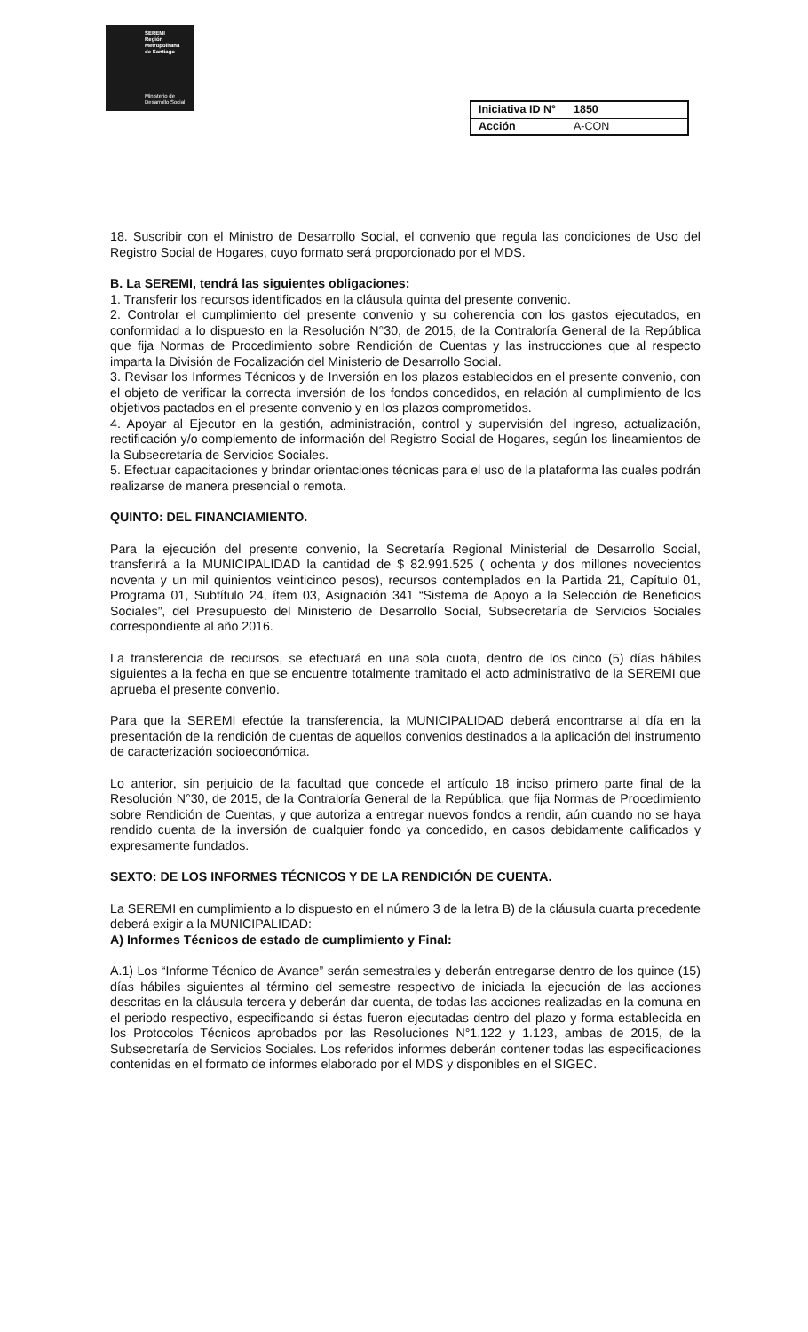SEREMI
Región Metropolitana
de Santiago
Ministerio de
Desarrollo Social
| Iniciativa ID N° | 1850 |
| Acción | A-CON |
18. Suscribir con el Ministro de Desarrollo Social, el convenio que regula las condiciones de Uso del Registro Social de Hogares, cuyo formato será proporcionado por el MDS.
B. La SEREMI, tendrá las siguientes obligaciones:
1. Transferir los recursos identificados en la cláusula quinta del presente convenio.
2. Controlar el cumplimiento del presente convenio y su coherencia con los gastos ejecutados, en conformidad a lo dispuesto en la Resolución N°30, de 2015, de la Contraloría General de la República que fija Normas de Procedimiento sobre Rendición de Cuentas y las instrucciones que al respecto imparta la División de Focalización del Ministerio de Desarrollo Social.
3. Revisar los Informes Técnicos y de Inversión en los plazos establecidos en el presente convenio, con el objeto de verificar la correcta inversión de los fondos concedidos, en relación al cumplimiento de los objetivos pactados en el presente convenio y en los plazos comprometidos.
4. Apoyar al Ejecutor en la gestión, administración, control y supervisión del ingreso, actualización, rectificación y/o complemento de información del Registro Social de Hogares, según los lineamientos de la Subsecretaría de Servicios Sociales.
5. Efectuar capacitaciones y brindar orientaciones técnicas para el uso de la plataforma las cuales podrán realizarse de manera presencial o remota.
QUINTO: DEL FINANCIAMIENTO.
Para la ejecución del presente convenio, la Secretaría Regional Ministerial de Desarrollo Social, transferirá a la MUNICIPALIDAD la cantidad de $ 82.991.525 ( ochenta y dos millones novecientos noventa y un mil quinientos veinticinco pesos), recursos contemplados en la Partida 21, Capítulo 01, Programa 01, Subtítulo 24, ítem 03, Asignación 341 “Sistema de Apoyo a la Selección de Beneficios Sociales”, del Presupuesto del Ministerio de Desarrollo Social, Subsecretaría de Servicios Sociales correspondiente al año 2016.
La transferencia de recursos, se efectuará en una sola cuota, dentro de los cinco (5) días hábiles siguientes a la fecha en que se encuentre totalmente tramitado el acto administrativo de la SEREMI que aprueba el presente convenio.
Para que la SEREMI efectúe la transferencia, la MUNICIPALIDAD deberá encontrarse al día en la presentación de la rendición de cuentas de aquellos convenios destinados a la aplicación del instrumento de caracterización socioeconómica.
Lo anterior, sin perjuicio de la facultad que concede el artículo 18 inciso primero parte final de la Resolución N°30, de 2015, de la Contraloría General de la República, que fija Normas de Procedimiento sobre Rendición de Cuentas, y que autoriza a entregar nuevos fondos a rendir, aún cuando no se haya rendido cuenta de la inversión de cualquier fondo ya concedido, en casos debidamente calificados y expresamente fundados.
SEXTO: DE LOS INFORMES TÉCNICOS Y DE LA RENDICIÓN DE CUENTA.
La SEREMI en cumplimiento a lo dispuesto en el número 3 de la letra B) de la cláusula cuarta precedente deberá exigir a la MUNICIPALIDAD:
A) Informes Técnicos de estado de cumplimiento y Final:
A.1) Los “Informe Técnico de Avance” serán semestrales y deberán entregarse dentro de los quince (15) días hábiles siguientes al término del semestre respectivo de iniciada la ejecución de las acciones descritas en la cláusula tercera y deberán dar cuenta, de todas las acciones realizadas en la comuna en el periodo respectivo, especificando si éstas fueron ejecutadas dentro del plazo y forma establecida en los Protocolos Técnicos aprobados por las Resoluciones N°1.122 y 1.123, ambas de 2015, de la Subsecretaría de Servicios Sociales. Los referidos informes deberán contener todas las especificaciones contenidas en el formato de informes elaborado por el MDS y disponibles en el SIGEC.